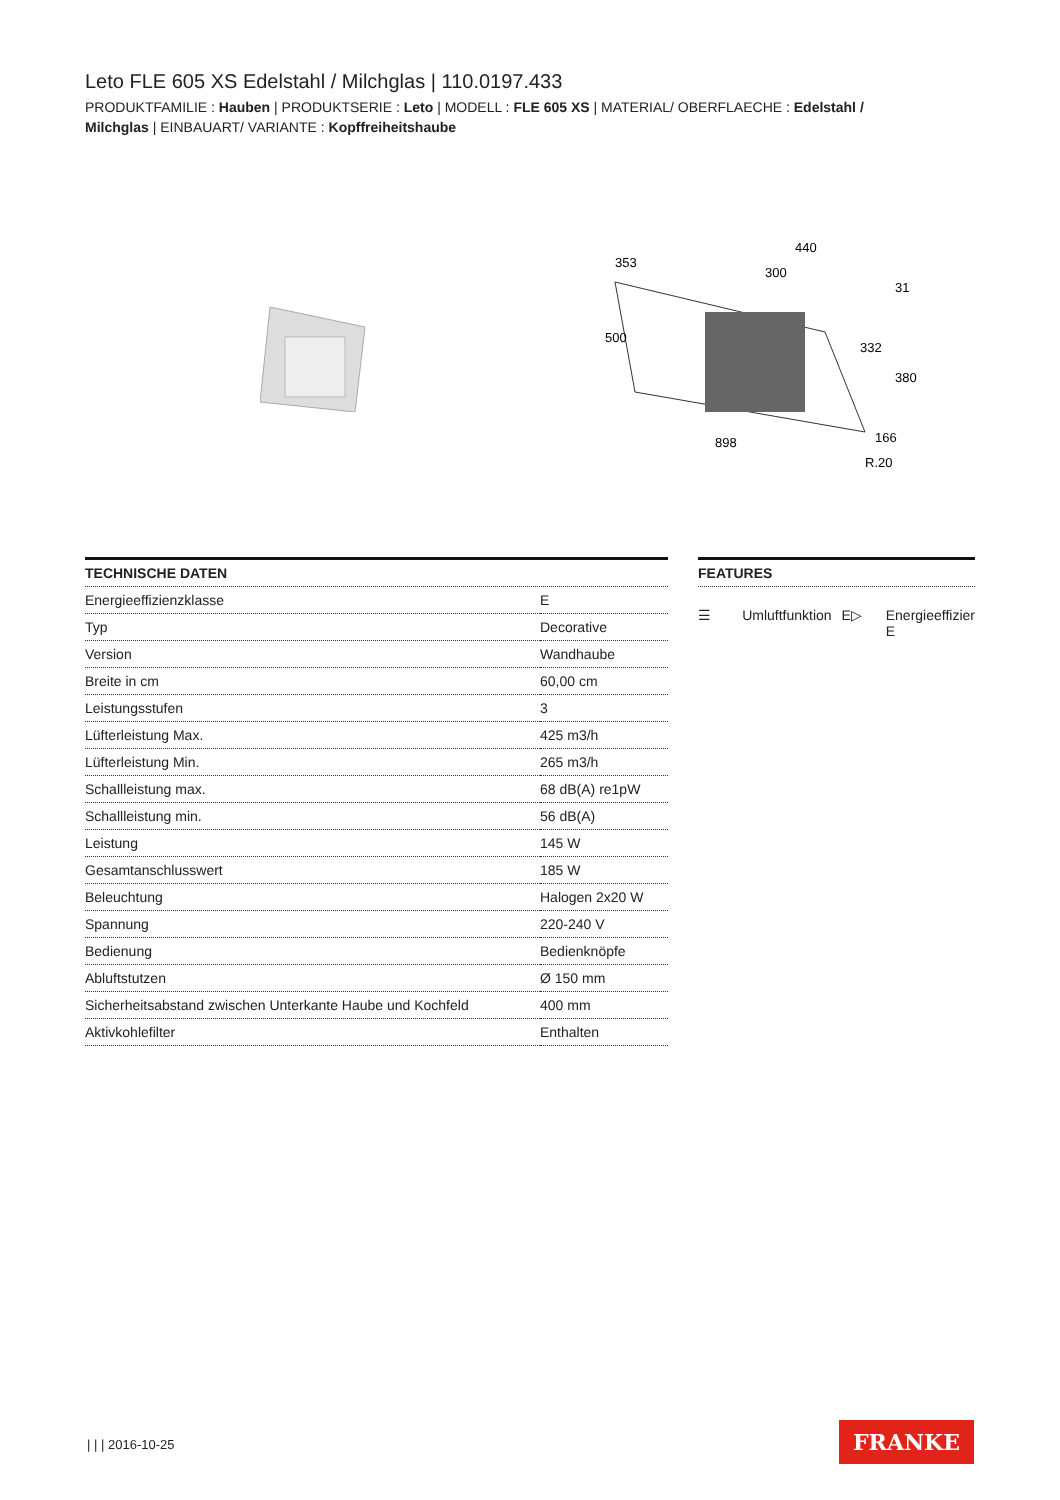Leto FLE 605 XS Edelstahl / Milchglas | 110.0197.433
PRODUKTFAMILIE : Hauben | PRODUKTSERIE : Leto | MODELL : FLE 605 XS | MATERIAL/ OBERFLAECHE : Edelstahl / Milchglas | EINBAUART/ VARIANTE : Kopffreiheitshaube
353
440
300
31
332
380
500
898
166
R.20
TECHNISCHE DATEN
| Energieeffizienzklasse | E |
| Typ | Decorative |
| Version | Wandhaube |
| Breite in cm | 60,00 cm |
| Leistungsstufen | 3 |
| Lüfterleistung Max. | 425 m3/h |
| Lüfterleistung Min. | 265 m3/h |
| Schallleistung max. | 68 dB(A) re1pW |
| Schallleistung min. | 56 dB(A) |
| Leistung | 145 W |
| Gesamtanschlusswert | 185 W |
| Beleuchtung | Halogen 2x20 W |
| Spannung | 220-240 V |
| Bedienung | Bedienknöpfe |
| Abluftstutzen | Ø 150 mm |
| Sicherheitsabstand zwischen Unterkante Haube und Kochfeld | 400 mm |
| Aktivkohlefilter | Enthalten |
FEATURES
☰ Umluftfunktion E▷ Energieeffizier
E
| | | 2016-10-25 FRANKE